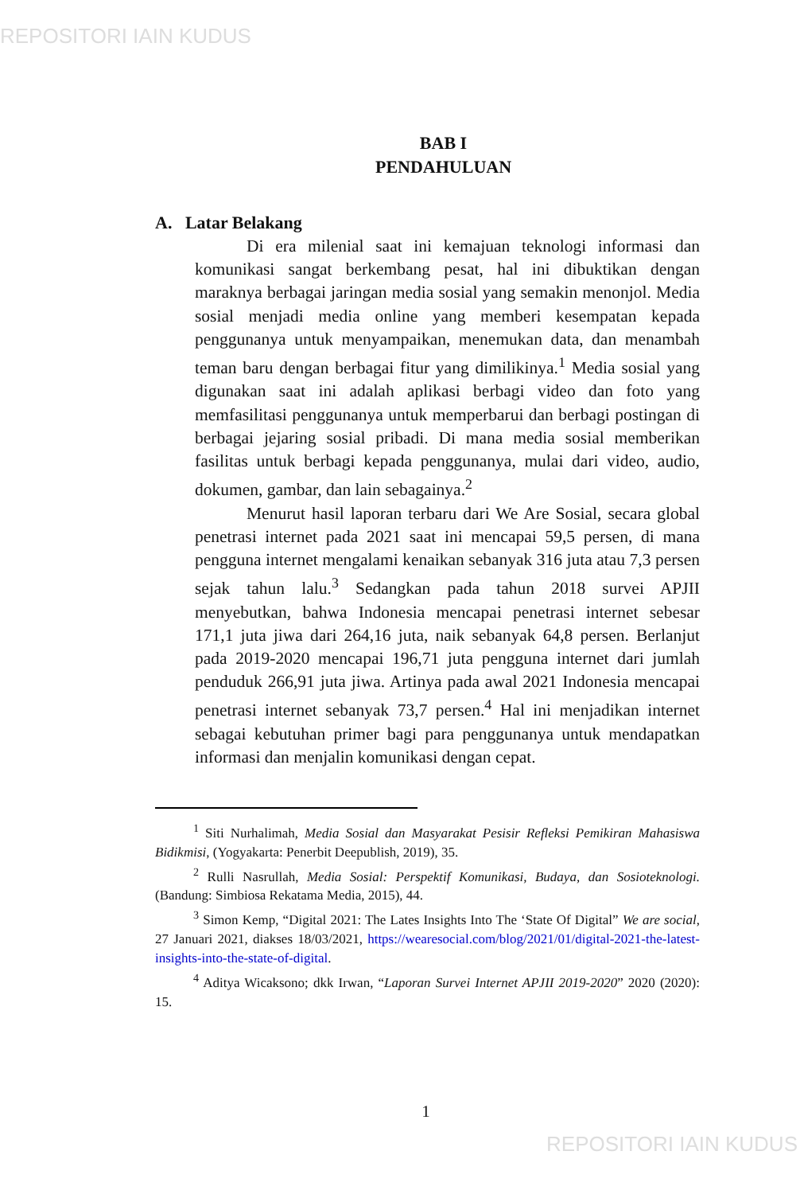REPOSITORI IAIN KUDUS
BAB I
PENDAHULUAN
A. Latar Belakang
Di era milenial saat ini kemajuan teknologi informasi dan komunikasi sangat berkembang pesat, hal ini dibuktikan dengan maraknya berbagai jaringan media sosial yang semakin menonjol. Media sosial menjadi media online yang memberi kesempatan kepada penggunanya untuk menyampaikan, menemukan data, dan menambah teman baru dengan berbagai fitur yang dimilikinya.<sup>1</sup> Media sosial yang digunakan saat ini adalah aplikasi berbagi video dan foto yang memfasilitasi penggunanya untuk memperbarui dan berbagi postingan di berbagai jejaring sosial pribadi. Di mana media sosial memberikan fasilitas untuk berbagi kepada penggunanya, mulai dari video, audio, dokumen, gambar, dan lain sebagainya.<sup>2</sup>
Menurut hasil laporan terbaru dari We Are Sosial, secara global penetrasi internet pada 2021 saat ini mencapai 59,5 persen, di mana pengguna internet mengalami kenaikan sebanyak 316 juta atau 7,3 persen sejak tahun lalu.<sup>3</sup> Sedangkan pada tahun 2018 survei APJII menyebutkan, bahwa Indonesia mencapai penetrasi internet sebesar 171,1 juta jiwa dari 264,16 juta, naik sebanyak 64,8 persen. Berlanjut pada 2019-2020 mencapai 196,71 juta pengguna internet dari jumlah penduduk 266,91 juta jiwa. Artinya pada awal 2021 Indonesia mencapai penetrasi internet sebanyak 73,7 persen.<sup>4</sup> Hal ini menjadikan internet sebagai kebutuhan primer bagi para penggunanya untuk mendapatkan informasi dan menjalin komunikasi dengan cepat.
<sup>1</sup> Siti Nurhalimah, Media Sosial dan Masyarakat Pesisir Refleksi Pemikiran Mahasiswa Bidikmisi, (Yogyakarta: Penerbit Deepublish, 2019), 35.
<sup>2</sup> Rulli Nasrullah, Media Sosial: Perspektif Komunikasi, Budaya, dan Sosioteknologi. (Bandung: Simbiosa Rekatama Media, 2015), 44.
<sup>3</sup> Simon Kemp, “Digital 2021: The Lates Insights Into The ‘State Of Digital” We are social, 27 Januari 2021, diakses 18/03/2021, https://wearesocial.com/blog/2021/01/digital-2021-the-latest-insights-into-the-state-of-digital.
<sup>4</sup> Aditya Wicaksono; dkk Irwan, “Laporan Survei Internet APJII 2019-2020” 2020 (2020): 15.
1
REPOSITORI IAIN KUDUS